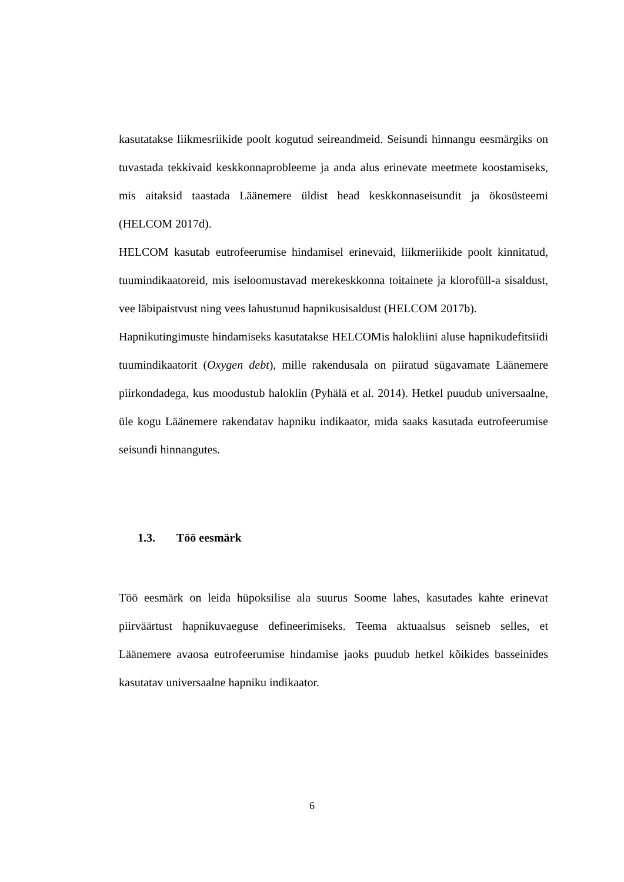kasutatakse liikmesriikide poolt kogutud seireandmeid. Seisundi hinnangu eesmärgiks on tuvastada tekkivaid keskkonnaprobleeme ja anda alus erinevate meetmete koostamiseks, mis aitaksid taastada Läänemere üldist head keskkonnaseisundit ja ökosüsteemi (HELCOM 2017d).
HELCOM kasutab eutrofeerumise hindamisel erinevaid, liikmeriikide poolt kinnitatud, tuumindikaatoreid, mis iseloomustavad merekeskkonna toitainete ja klorofüll-a sisaldust, vee läbipaistvust ning vees lahustunud hapnikusisaldust (HELCOM 2017b).
Hapnikutingimuste hindamiseks kasutatakse HELCOMis halokliini aluse hapnikudefitsiidi tuumindikaatorit (Oxygen debt), mille rakendusala on piiratud sügavamate Läänemere piirkondadega, kus moodustub haloklin (Pyhälä et al. 2014). Hetkel puudub universaalne, üle kogu Läänemere rakendatav hapniku indikaator, mida saaks kasutada eutrofeerumise seisundi hinnangutes.
1.3. Töö eesmärk
Töö eesmärk on leida hüpoksilise ala suurus Soome lahes, kasutades kahte erinevat piirväärtust hapnikuvaeguse defineerimiseks. Teema aktuaalsus seisneb selles, et Läänemere avaosa eutrofeerumise hindamise jaoks puudub hetkel kõikides basseinides kasutatav universaalne hapniku indikaator.
6